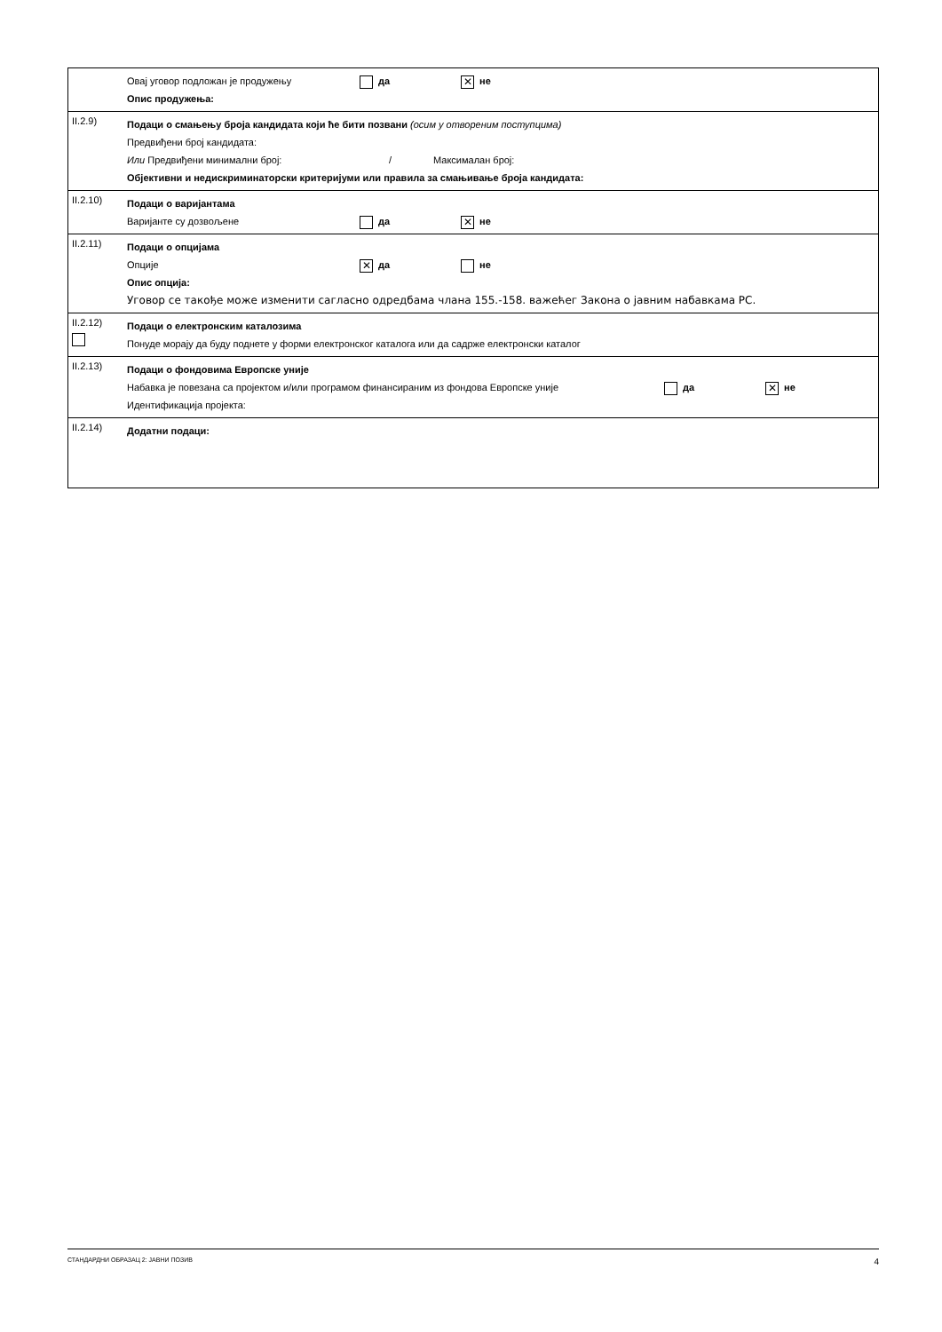| | Овај уговор подложан је продужењу да ✕ не Опис продужења: |
| II.2.9) | Подаци о смањењу броја кандидата који ће бити позвани (осим у отвореним поступцима) Предвиђени број кандидата: Или Предвиђени минимални број: / Максималан број: Објективни и недискриминаторски критеријуми или правила за смањивање броја кандидата: |
| II.2.10) | Подаци о варијантама Варијанте су дозвољене да ✕ не |
| II.2.11) | Подаци о опцијама Опције ✕ да не Опис опција: Уговор се такође може изменити сагласно одредбама члана 155.-158. важећег Закона о јавним набавкама РС. |
| II.2.12) | Подаци о електронским каталозима Понуде морају да буду поднете у форми електронског каталога или да садрже електронски каталог |
| II.2.13) | Подаци о фондовима Европске уније Набавка је повезана са пројектом и/или програмом финансираним из фондова Европске уније да ✕ не Идентификација пројекта: |
| II.2.14) | Додатни подаци: |
СТАНДАРДНИ ОБРАЗАЦ 2: ЈАВНИ ПОЗИВ 4